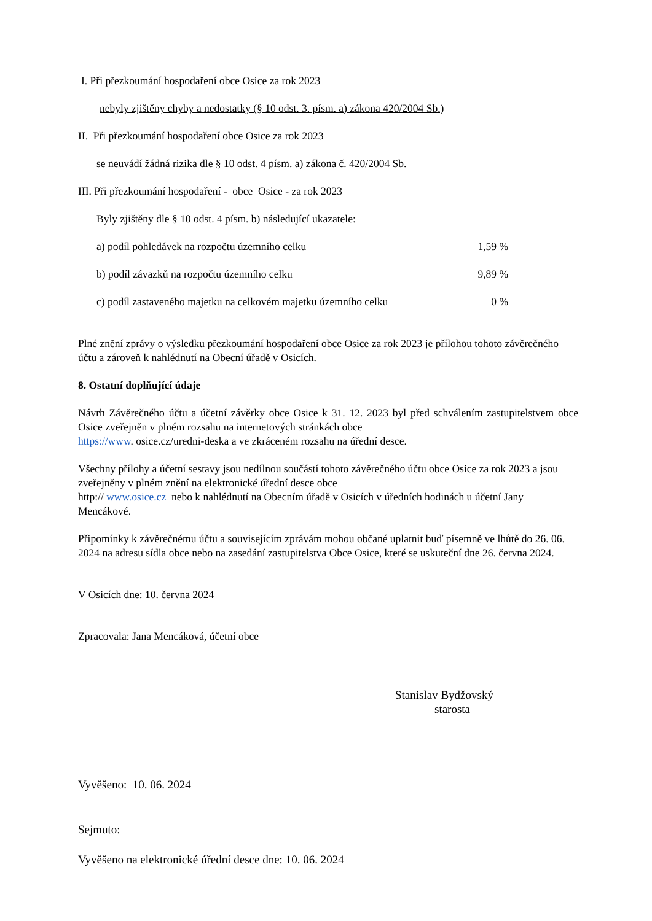I. Při přezkoumání hospodaření obce Osice za rok 2023
nebyly zjištěny chyby a nedostatky (§ 10 odst. 3. písm. a) zákona 420/2004 Sb.)
II. Při přezkoumání hospodaření obce Osice za rok 2023
se neuvádí žádná rizika dle § 10 odst. 4 písm. a) zákona č. 420/2004 Sb.
III. Při přezkoumání hospodaření - obce Osice - za rok 2023
Byly zjištěny dle § 10 odst. 4 písm. b) následující ukazatele:
a) podíl pohledávek na rozpočtu územního celku 1,59 %
b) podíl závazků na rozpočtu územního celku 9,89 %
c) podíl zastaveného majetku na celkovém majetku územního celku 0 %
Plné znění zprávy o výsledku přezkoumání hospodaření obce Osice za rok 2023 je přílohou tohoto závěrečného účtu a zároveň k nahlédnutí na Obecní úřadě v Osicích.
8. Ostatní doplňující údaje
Návrh Závěrečného účtu a účetní závěrky obce Osice k 31. 12. 2023 byl před schválením zastupitelstvem obce Osice zveřejněn v plném rozsahu na internetových stránkách obce
https://www. osice.cz/uredni-deska a ve zkráceném rozsahu na úřední desce.
Všechny přílohy a účetní sestavy jsou nedílnou součástí tohoto závěrečného účtu obce Osice za rok 2023 a jsou zveřejněny v plném znění na elektronické úřední desce obce
http:// www.osice.cz nebo k nahlédnutí na Obecním úřadě v Osicích v úředních hodinách u účetní Jany Mencákové.
Připomínky k závěrečnému účtu a souvisejícím zprávám mohou občané uplatnit buď písemně ve lhůtě do 26. 06. 2024 na adresu sídla obce nebo na zasedání zastupitelstva Obce Osice, které se uskuteční dne 26. června 2024.
V Osicích dne: 10. června 2024
Zpracovala: Jana Mencáková, účetní obce
Stanislav Bydžovský
starosta
Vyvěšeno: 10. 06. 2024
Sejmuto:
Vyvěšeno na elektronické úřední desce dne: 10. 06. 2024